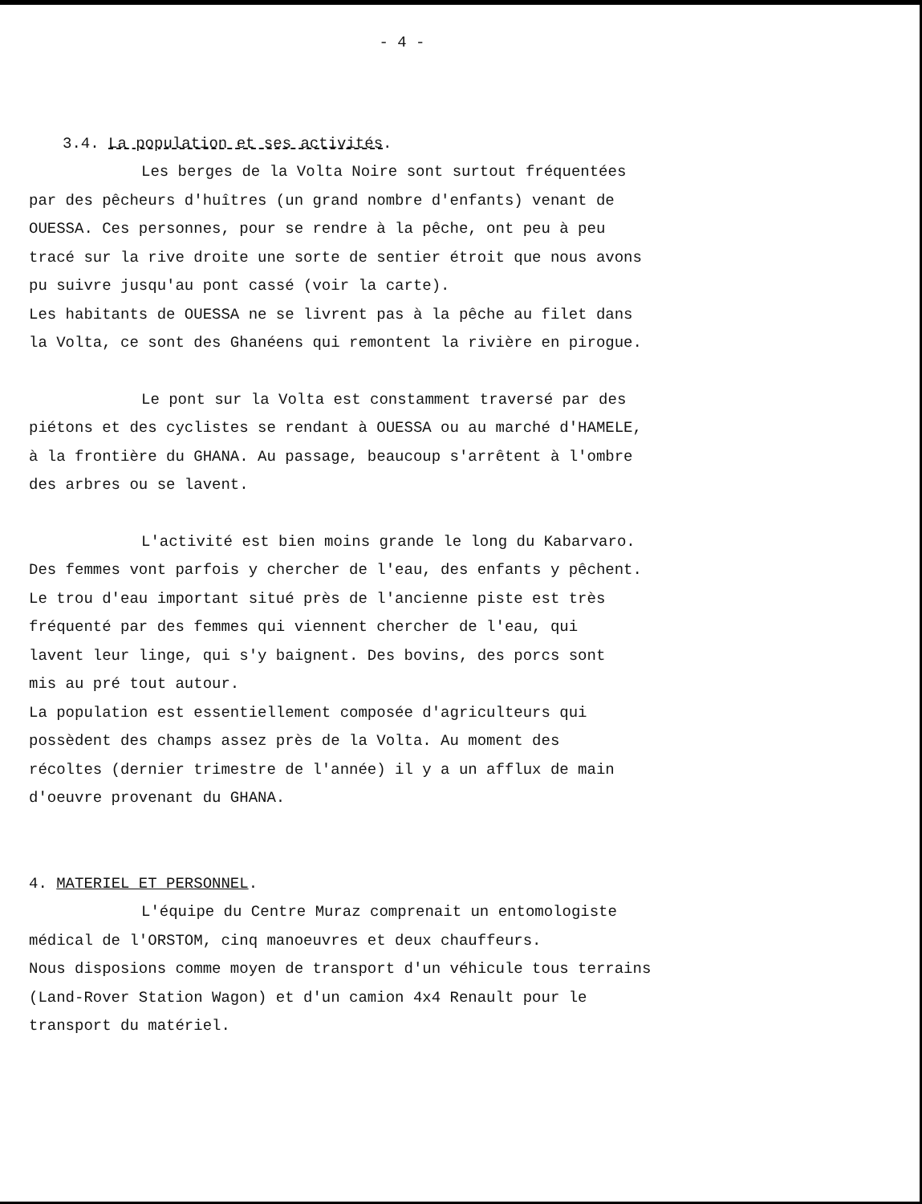- 4 -
3.4. La population et ses activités.
Les berges de la Volta Noire sont surtout fréquentées
par des pêcheurs d'huîtres (un grand nombre d'enfants) venant de
OUESSA. Ces personnes, pour se rendre à la pêche, ont peu à peu
tracé sur la rive droite une sorte de sentier étroit que nous avons
pu suivre jusqu'au pont cassé (voir la carte).
Les habitants de OUESSA ne se livrent pas à la pêche au filet dans
la Volta, ce sont des Ghanéens qui remontent la rivière en pirogue.
Le pont sur la Volta est constamment traversé par des
piétons et des cyclistes se rendant à OUESSA ou au marché d'HAMELE,
à la frontière du GHANA. Au passage, beaucoup s'arrêtent à l'ombre
des arbres ou se lavent.
L'activité est bien moins grande le long du Kabarvaro.
Des femmes vont parfois y chercher de l'eau, des enfants y pêchent.
Le trou d'eau important situé près de l'ancienne piste est très
fréquenté par des femmes qui viennent chercher de l'eau, qui
lavent leur linge, qui s'y baignent. Des bovins, des porcs sont
mis au pré tout autour.
La population est essentiellement composée d'agriculteurs qui
possèdent des champs assez près de la Volta. Au moment des
récoltes (dernier trimestre de l'année) il y a un afflux de main
d'oeuvre provenant du GHANA.
4. MATERIEL ET PERSONNEL.
L'équipe du Centre Muraz comprenait un entomologiste
médical de l'ORSTOM, cinq manoeuvres et deux chauffeurs.
Nous disposions comme moyen de transport d'un véhicule tous terrains
(Land-Rover Station Wagon) et d'un camion 4x4 Renault pour le
transport du matériel.